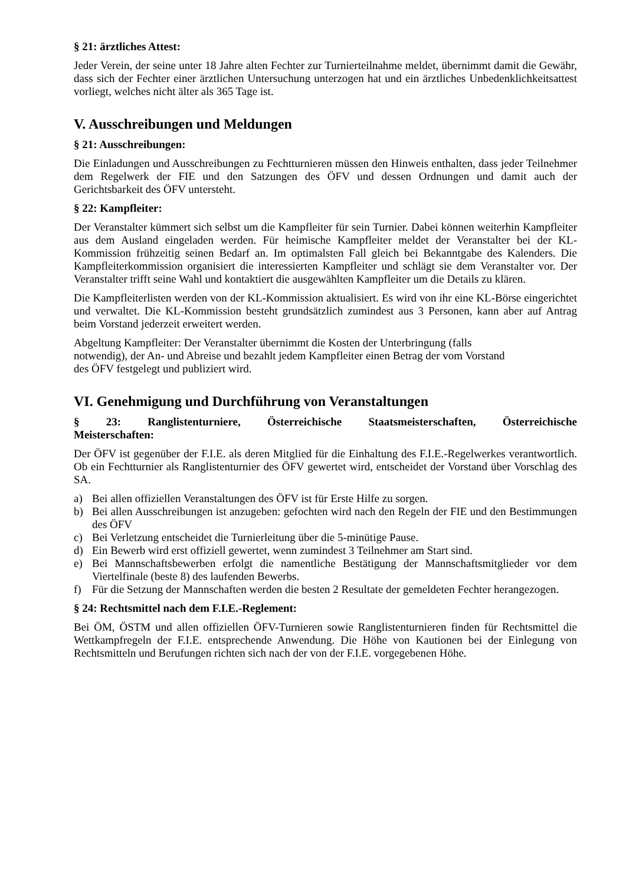§ 21: ärztliches Attest:
Jeder Verein, der seine unter 18 Jahre alten Fechter zur Turnierteilnahme meldet, übernimmt damit die Gewähr, dass sich der Fechter einer ärztlichen Untersuchung unterzogen hat und ein ärztliches Unbedenklichkeitsattest vorliegt, welches nicht älter als 365 Tage ist.
V. Ausschreibungen und Meldungen
§ 21: Ausschreibungen:
Die Einladungen und Ausschreibungen zu Fechtturnieren müssen den Hinweis enthalten, dass jeder Teilnehmer dem Regelwerk der FIE und den Satzungen des ÖFV und dessen Ordnungen und damit auch der Gerichtsbarkeit des ÖFV untersteht.
§ 22: Kampfleiter:
Der Veranstalter kümmert sich selbst um die Kampfleiter für sein Turnier. Dabei können weiterhin Kampfleiter aus dem Ausland eingeladen werden. Für heimische Kampfleiter meldet der Veranstalter bei der KL-Kommission frühzeitig seinen Bedarf an. Im optimalsten Fall gleich bei Bekanntgabe des Kalenders. Die Kampfleiterkommission organisiert die interessierten Kampfleiter und schlägt sie dem Veranstalter vor. Der Veranstalter trifft seine Wahl und kontaktiert die ausgewählten Kampfleiter um die Details zu klären.
Die Kampfleiterlisten werden von der KL-Kommission aktualisiert. Es wird von ihr eine KL-Börse eingerichtet und verwaltet. Die KL-Kommission besteht grundsätzlich zumindest aus 3 Personen, kann aber auf Antrag beim Vorstand jederzeit erweitert werden.
Abgeltung Kampfleiter: Der Veranstalter übernimmt die Kosten der Unterbringung (falls
notwendig), der An- und Abreise und bezahlt jedem Kampfleiter einen Betrag der vom Vorstand
des ÖFV festgelegt und publiziert wird.
VI. Genehmigung und Durchführung von Veranstaltungen
§ 23: Ranglistenturniere, Österreichische Staatsmeisterschaften, Österreichische
Meisterschaften:
Der ÖFV ist gegenüber der F.I.E. als deren Mitglied für die Einhaltung des F.I.E.-Regelwerkes verantwortlich. Ob ein Fechtturnier als Ranglistenturnier des ÖFV gewertet wird, entscheidet der Vorstand über Vorschlag des SA.
a) Bei allen offiziellen Veranstaltungen des ÖFV ist für Erste Hilfe zu sorgen.
b) Bei allen Ausschreibungen ist anzugeben: gefochten wird nach den Regeln der FIE und den Bestimmungen des ÖFV
c) Bei Verletzung entscheidet die Turnierleitung über die 5-minütige Pause.
d) Ein Bewerb wird erst offiziell gewertet, wenn zumindest 3 Teilnehmer am Start sind.
e) Bei Mannschaftsbewerben erfolgt die namentliche Bestätigung der Mannschaftsmitglieder vor dem Viertelfinale (beste 8) des laufenden Bewerbs.
f) Für die Setzung der Mannschaften werden die besten 2 Resultate der gemeldeten Fechter herangezogen.
§ 24: Rechtsmittel nach dem F.I.E.-Reglement:
Bei ÖM, ÖSTM und allen offiziellen ÖFV-Turnieren sowie Ranglistenturnieren finden für Rechtsmittel die Wettkampfregeln der F.I.E. entsprechende Anwendung. Die Höhe von Kautionen bei der Einlegung von Rechtsmitteln und Berufungen richten sich nach der von der F.I.E. vorgegebenen Höhe.